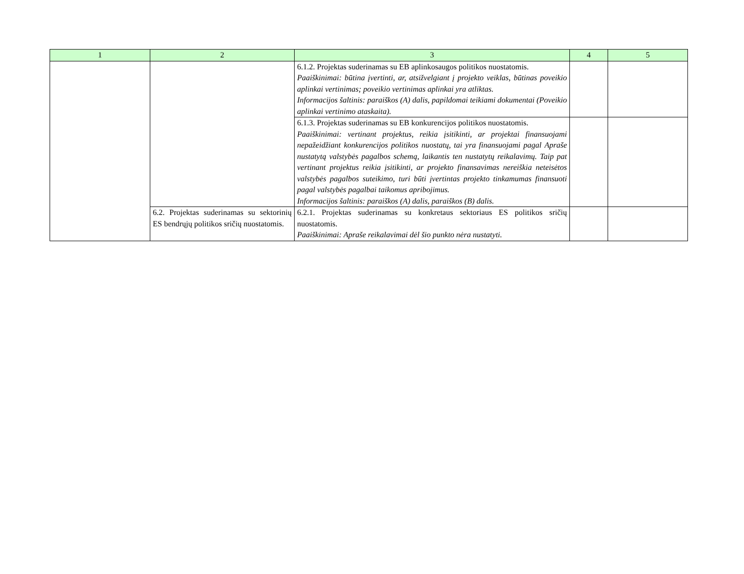| 1 | 2 | 3 | 4 | 5 |
| --- | --- | --- | --- | --- |
| | | 6.1.2. Projektas suderinamas su EB aplinkosaugos politikos nuostatomis. Paaiškinimai: būtina įvertinti, ar, atsižvelgiant į projekto veiklas, būtinas poveikio aplinkai vertinimas; poveikio vertinimas aplinkai yra atliktas. Informacijos šaltinis: paraiškos (A) dalis, papildomai teikiami dokumentai (Poveikio aplinkai vertinimo ataskaita). | | |
| | | 6.1.3. Projektas suderinamas su EB konkurencijos politikos nuostatomis. Paaiškinimai: vertinant projektus, reikia įsitikinti, ar projektai finansuojami nepažeidžiant konkurencijos politikos nuostatų, tai yra finansuojami pagal Apraše nustatytą valstybės pagalbos schemą, laikantis ten nustatytų reikalavimų. Taip pat vertinant projektus reikia įsitikinti, ar projekto finansavimas nereiškia neteisėtos valstybės pagalbos suteikimo, turi būti įvertintas projekto tinkamumas finansuoti pagal valstybės pagalbai taikomus apribojimus. Informacijos šaltinis: paraiškos (A) dalis, paraiškos (B) dalis. | | |
| | 6.2. Projektas suderinamas su sektorinių ES bendrųjų politikos sričių nuostatomis. | 6.2.1. Projektas suderinamas su konkretaus sektoriaus ES politikos sričių nuostatomis. Paaiškinimai: Apraše reikalavimai dėl šio punkto nėra nustatyti. | | |